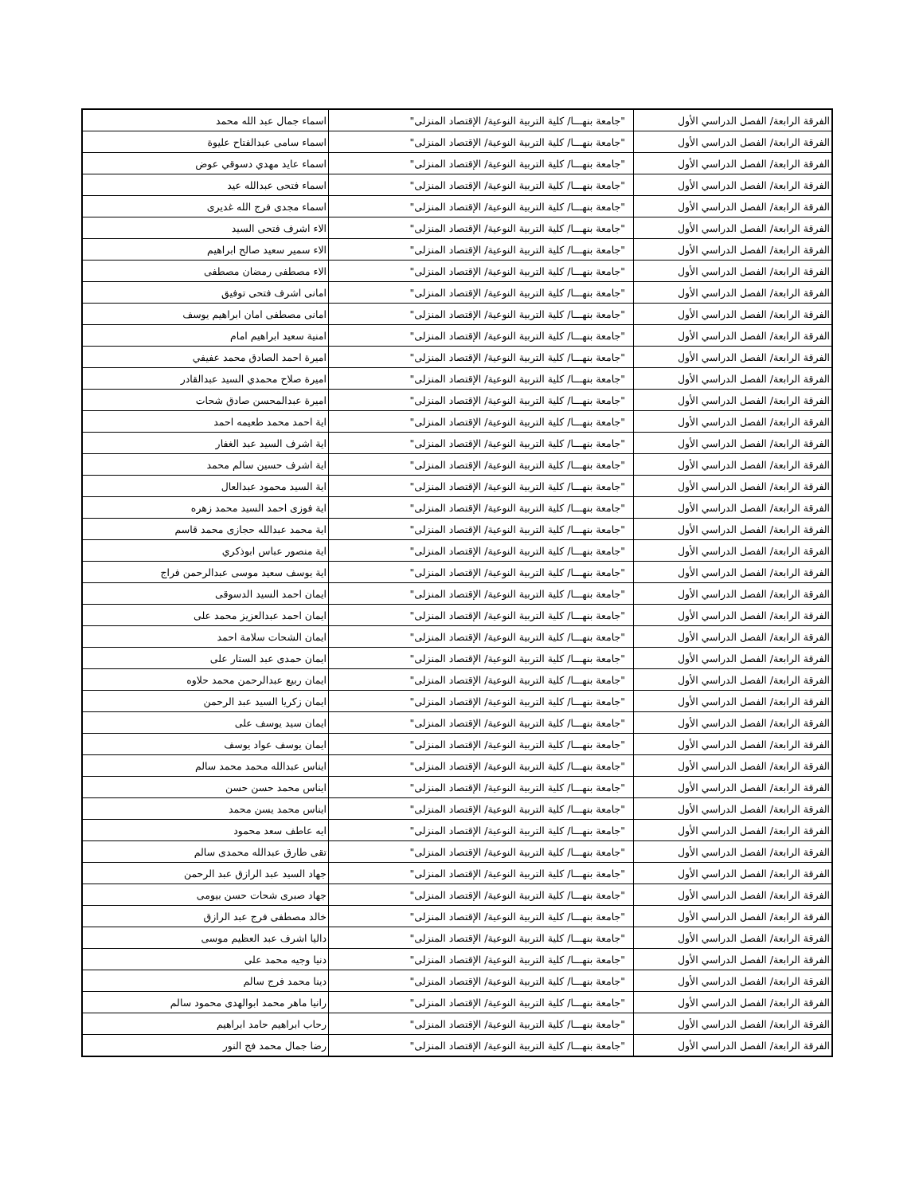| الفرقة الرابعة/ الفصل الدراسي الأول | "جامعة بنهـــا/ كلية التربية النوعية/ الإقتصاد المنزلى" | اسماء جمال عبد الله محمد |
| الفرقة الرابعة/ الفصل الدراسي الأول | "جامعة بنهـــا/ كلية التربية النوعية/ الإقتصاد المنزلى" | اسماء سامى عبدالفتاح عليوة |
| الفرقة الرابعة/ الفصل الدراسي الأول | "جامعة بنهـــا/ كلية التربية النوعية/ الإقتصاد المنزلى" | اسماء عايد مهدي دسوقي عوض |
| الفرقة الرابعة/ الفصل الدراسي الأول | "جامعة بنهـــا/ كلية التربية النوعية/ الإقتصاد المنزلى" | اسماء فتحى عبدالله عيد |
| الفرقة الرابعة/ الفصل الدراسي الأول | "جامعة بنهـــا/ كلية التربية النوعية/ الإقتصاد المنزلى" | اسماء مجدى فرج الله غديرى |
| الفرقة الرابعة/ الفصل الدراسي الأول | "جامعة بنهـــا/ كلية التربية النوعية/ الإقتصاد المنزلى" | الاء اشرف فتحى السيد |
| الفرقة الرابعة/ الفصل الدراسي الأول | "جامعة بنهـــا/ كلية التربية النوعية/ الإقتصاد المنزلى" | الاء سمير سعيد صالح ابراهيم |
| الفرقة الرابعة/ الفصل الدراسي الأول | "جامعة بنهـــا/ كلية التربية النوعية/ الإقتصاد المنزلى" | الاء مصطفى رمضان مصطفى |
| الفرقة الرابعة/ الفصل الدراسي الأول | "جامعة بنهـــا/ كلية التربية النوعية/ الإقتصاد المنزلى" | امانى اشرف فتحى توفيق |
| الفرقة الرابعة/ الفصل الدراسي الأول | "جامعة بنهـــا/ كلية التربية النوعية/ الإقتصاد المنزلى" | امانى مصطفى امان ابراهيم يوسف |
| الفرقة الرابعة/ الفصل الدراسي الأول | "جامعة بنهـــا/ كلية التربية النوعية/ الإقتصاد المنزلى" | امنية سعيد ابراهيم امام |
| الفرقة الرابعة/ الفصل الدراسي الأول | "جامعة بنهـــا/ كلية التربية النوعية/ الإقتصاد المنزلى" | اميرة احمد الصادق محمد عفيفي |
| الفرقة الرابعة/ الفصل الدراسي الأول | "جامعة بنهـــا/ كلية التربية النوعية/ الإقتصاد المنزلى" | اميرة صلاح محمدي السيد عبدالقادر |
| الفرقة الرابعة/ الفصل الدراسي الأول | "جامعة بنهـــا/ كلية التربية النوعية/ الإقتصاد المنزلى" | اميرة عبدالمحسن صادق شحات |
| الفرقة الرابعة/ الفصل الدراسي الأول | "جامعة بنهـــا/ كلية التربية النوعية/ الإقتصاد المنزلى" | اية احمد محمد طعيمه احمد |
| الفرقة الرابعة/ الفصل الدراسي الأول | "جامعة بنهـــا/ كلية التربية النوعية/ الإقتصاد المنزلى" | اية اشرف السيد عبد الغفار |
| الفرقة الرابعة/ الفصل الدراسي الأول | "جامعة بنهـــا/ كلية التربية النوعية/ الإقتصاد المنزلى" | اية اشرف حسين سالم محمد |
| الفرقة الرابعة/ الفصل الدراسي الأول | "جامعة بنهـــا/ كلية التربية النوعية/ الإقتصاد المنزلى" | اية السيد محمود عبدالعال |
| الفرقة الرابعة/ الفصل الدراسي الأول | "جامعة بنهـــا/ كلية التربية النوعية/ الإقتصاد المنزلى" | اية فوزى احمد السيد محمد زهره |
| الفرقة الرابعة/ الفصل الدراسي الأول | "جامعة بنهـــا/ كلية التربية النوعية/ الإقتصاد المنزلى" | اية محمد عبدالله حجازى محمد قاسم |
| الفرقة الرابعة/ الفصل الدراسي الأول | "جامعة بنهـــا/ كلية التربية النوعية/ الإقتصاد المنزلى" | اية منصور عباس ابوذكري |
| الفرقة الرابعة/ الفصل الدراسي الأول | "جامعة بنهـــا/ كلية التربية النوعية/ الإقتصاد المنزلى" | اية يوسف سعيد موسى عبدالرحمن فراج |
| الفرقة الرابعة/ الفصل الدراسي الأول | "جامعة بنهـــا/ كلية التربية النوعية/ الإقتصاد المنزلى" | ايمان احمد السيد الدسوقى |
| الفرقة الرابعة/ الفصل الدراسي الأول | "جامعة بنهـــا/ كلية التربية النوعية/ الإقتصاد المنزلى" | ايمان احمد عبدالعزيز محمد على |
| الفرقة الرابعة/ الفصل الدراسي الأول | "جامعة بنهـــا/ كلية التربية النوعية/ الإقتصاد المنزلى" | ايمان الشحات سلامة احمد |
| الفرقة الرابعة/ الفصل الدراسي الأول | "جامعة بنهـــا/ كلية التربية النوعية/ الإقتصاد المنزلى" | ايمان حمدى عبد الستار على |
| الفرقة الرابعة/ الفصل الدراسي الأول | "جامعة بنهـــا/ كلية التربية النوعية/ الإقتصاد المنزلى" | ايمان ربيع عبدالرحمن محمد حلاوه |
| الفرقة الرابعة/ الفصل الدراسي الأول | "جامعة بنهـــا/ كلية التربية النوعية/ الإقتصاد المنزلى" | ايمان زكريا السيد عبد الرحمن |
| الفرقة الرابعة/ الفصل الدراسي الأول | "جامعة بنهـــا/ كلية التربية النوعية/ الإقتصاد المنزلى" | ايمان سيد يوسف على |
| الفرقة الرابعة/ الفصل الدراسي الأول | "جامعة بنهـــا/ كلية التربية النوعية/ الإقتصاد المنزلى" | ايمان يوسف عواد يوسف |
| الفرقة الرابعة/ الفصل الدراسي الأول | "جامعة بنهـــا/ كلية التربية النوعية/ الإقتصاد المنزلى" | ايناس عبدالله محمد محمد سالم |
| الفرقة الرابعة/ الفصل الدراسي الأول | "جامعة بنهـــا/ كلية التربية النوعية/ الإقتصاد المنزلى" | ايناس محمد حسن حسن |
| الفرقة الرابعة/ الفصل الدراسي الأول | "جامعة بنهـــا/ كلية التربية النوعية/ الإقتصاد المنزلى" | ايناس محمد يسن محمد |
| الفرقة الرابعة/ الفصل الدراسي الأول | "جامعة بنهـــا/ كلية التربية النوعية/ الإقتصاد المنزلى" | ايه عاطف سعد محمود |
| الفرقة الرابعة/ الفصل الدراسي الأول | "جامعة بنهـــا/ كلية التربية النوعية/ الإقتصاد المنزلى" | تقى طارق عبدالله محمدى سالم |
| الفرقة الرابعة/ الفصل الدراسي الأول | "جامعة بنهـــا/ كلية التربية النوعية/ الإقتصاد المنزلى" | جهاد السيد عبد الرازق عبد الرحمن |
| الفرقة الرابعة/ الفصل الدراسي الأول | "جامعة بنهـــا/ كلية التربية النوعية/ الإقتصاد المنزلى" | جهاد صبرى شحات حسن بيومى |
| الفرقة الرابعة/ الفصل الدراسي الأول | "جامعة بنهـــا/ كلية التربية النوعية/ الإقتصاد المنزلى" | خالد مصطفى فرج عبد الرازق |
| الفرقة الرابعة/ الفصل الدراسي الأول | "جامعة بنهـــا/ كلية التربية النوعية/ الإقتصاد المنزلى" | داليا اشرف عبد العظيم موسى |
| الفرقة الرابعة/ الفصل الدراسي الأول | "جامعة بنهـــا/ كلية التربية النوعية/ الإقتصاد المنزلى" | دنيا وجيه محمد على |
| الفرقة الرابعة/ الفصل الدراسي الأول | "جامعة بنهـــا/ كلية التربية النوعية/ الإقتصاد المنزلى" | دينا محمد فرج سالم |
| الفرقة الرابعة/ الفصل الدراسي الأول | "جامعة بنهـــا/ كلية التربية النوعية/ الإقتصاد المنزلى" | رانيا ماهر محمد ابوالهدى محمود سالم |
| الفرقة الرابعة/ الفصل الدراسي الأول | "جامعة بنهـــا/ كلية التربية النوعية/ الإقتصاد المنزلى" | رحاب ابراهيم حامد ابراهيم |
| الفرقة الرابعة/ الفصل الدراسي الأول | "جامعة بنهـــا/ كلية التربية النوعية/ الإقتصاد المنزلى" | رضا جمال محمد فج النور |